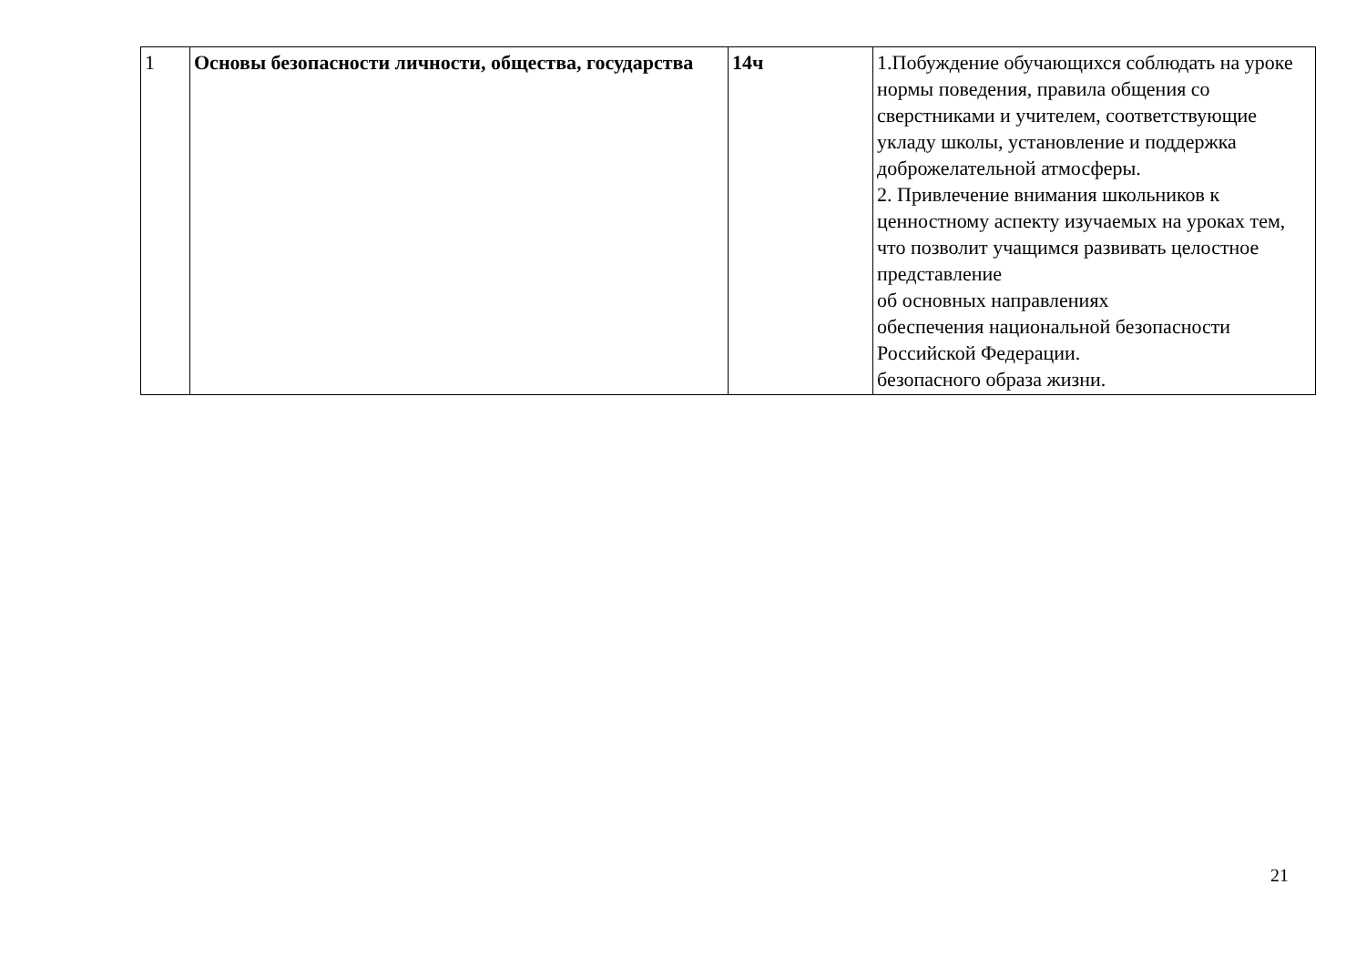| 1 | Основы безопасности личности, общества, государства | 14ч | 1.Побуждение обучающихся соблюдать на уроке нормы поведения, правила общения со сверстниками и учителем, соответствующие укладу школы, установление и поддержка доброжелательной атмосферы. 2. Привлечение внимания школьников к ценностному аспекту изучаемых на уроках тем, что позволит учащимся развивать целостное представление об основных направлениях обеспечения национальной безопасности Российской Федерации. безопасного образа жизни. |
21